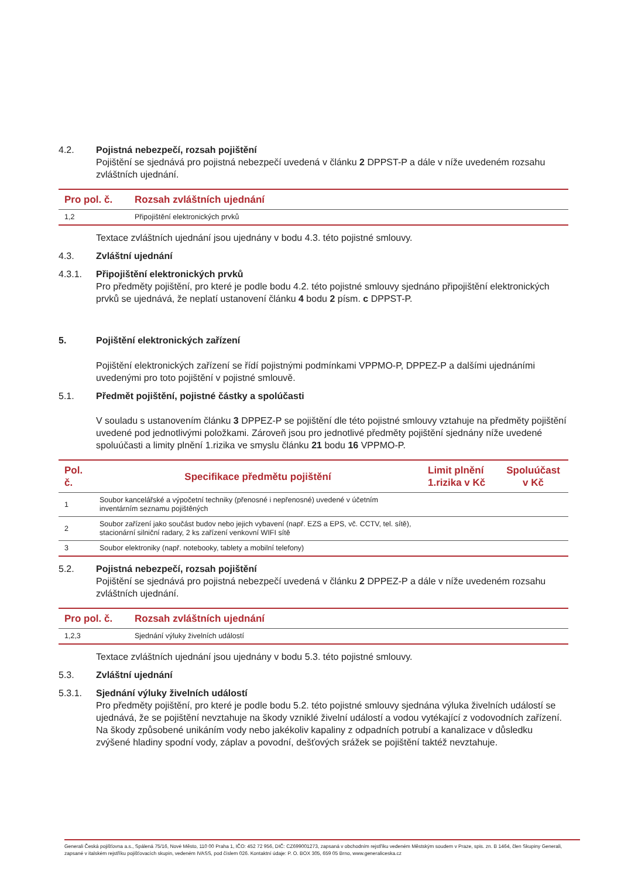4.2. Pojistná nebezpečí, rozsah pojištění
Pojištění se sjednává pro pojistná nebezpečí uvedená v článku 2 DPPST-P a dále v níže uvedeném rozsahu zvláštních ujednání.
| Pro pol. č. | Rozsah zvláštních ujednání |
| --- | --- |
| 1,2 | Připojištění elektronických prvků |
Textace zvláštních ujednání jsou ujednány v bodu 4.3. této pojistné smlouvy.
4.3. Zvláštní ujednání
4.3.1. Připojištění elektronických prvků
Pro předměty pojištění, pro které je podle bodu 4.2. této pojistné smlouvy sjednáno připojištění elektronických prvků se ujednává, že neplatí ustanovení článku 4 bodu 2 písm. c DPPST-P.
5. Pojištění elektronických zařízení
Pojištění elektronických zařízení se řídí pojistnými podmínkami VPPMO-P, DPPEZ-P a dalšími ujednáními uvedenými pro toto pojištění v pojistné smlouvě.
5.1. Předmět pojištění, pojistné částky a spolúčasti
V souladu s ustanovením článku 3 DPPEZ-P se pojištění dle této pojistné smlouvy vztahuje na předměty pojištění uvedené pod jednotlivými položkami. Zároveň jsou pro jednotlivé předměty pojištění sjednány níže uvedené spoluúčasti a limity plnění 1.rizika ve smyslu článku 21 bodu 16 VPPMO-P.
| Pol. č. | Specifikace předmětu pojištění | Limit plnění 1.rizika v Kč | Spoluúčast v Kč |
| --- | --- | --- | --- |
| 1 | Soubor kancelářské a výpočetní techniky (přenosné i nepřenosné) uvedené v účetním inventárním seznamu pojištěných | | |
| 2 | Soubor zařízení jako součást budov nebo jejich vybavení (např. EZS a EPS, vč. CCTV, tel. sítě), stacionární silniční radary, 2 ks zařízení venkovní WIFI sítě | | |
| 3 | Soubor elektroniky (např. notebooky, tablety a mobilní telefony) | | |
5.2. Pojistná nebezpečí, rozsah pojištění
Pojištění se sjednává pro pojistná nebezpečí uvedená v článku 2 DPPEZ-P a dále v níže uvedeném rozsahu zvláštních ujednání.
| Pro pol. č. | Rozsah zvláštních ujednání |
| --- | --- |
| 1,2,3 | Sjednání výluky živelních událostí |
Textace zvláštních ujednání jsou ujednány v bodu 5.3. této pojistné smlouvy.
5.3. Zvláštní ujednání
5.3.1. Sjednání výluky živelních událostí
Pro předměty pojištění, pro které je podle bodu 5.2. této pojistné smlouvy sjednána výluka živelních událostí se ujednává, že se pojištění nevztahuje na škody vzniklé živelní událostí a vodou vytékající z vodovodních zařízení.
Na škody způsobené unikáním vody nebo jakékoliv kapaliny z odpadních potrubí a kanalizace v důsledku zvýšené hladiny spodní vody, záplav a povodní, dešťových srážek se pojištění taktéž nevztahuje.
Generali Česká pojišťovna a.s., Spálená 75/16, Nové Město, 110 00 Praha 1, IČO: 452 72 956, DIČ: CZ699001273, zapsaná v obchodním rejstříku vedeném Městským soudem v Praze, spis. zn. B 1464, člen Skupiny Generali, zapsané v italském rejstříku pojišťovacích skupin, vedeném IVASS, pod číslem 026. Kontaktní údaje: P. O. BOX 305, 659 05 Brno, www.generaliceska.cz